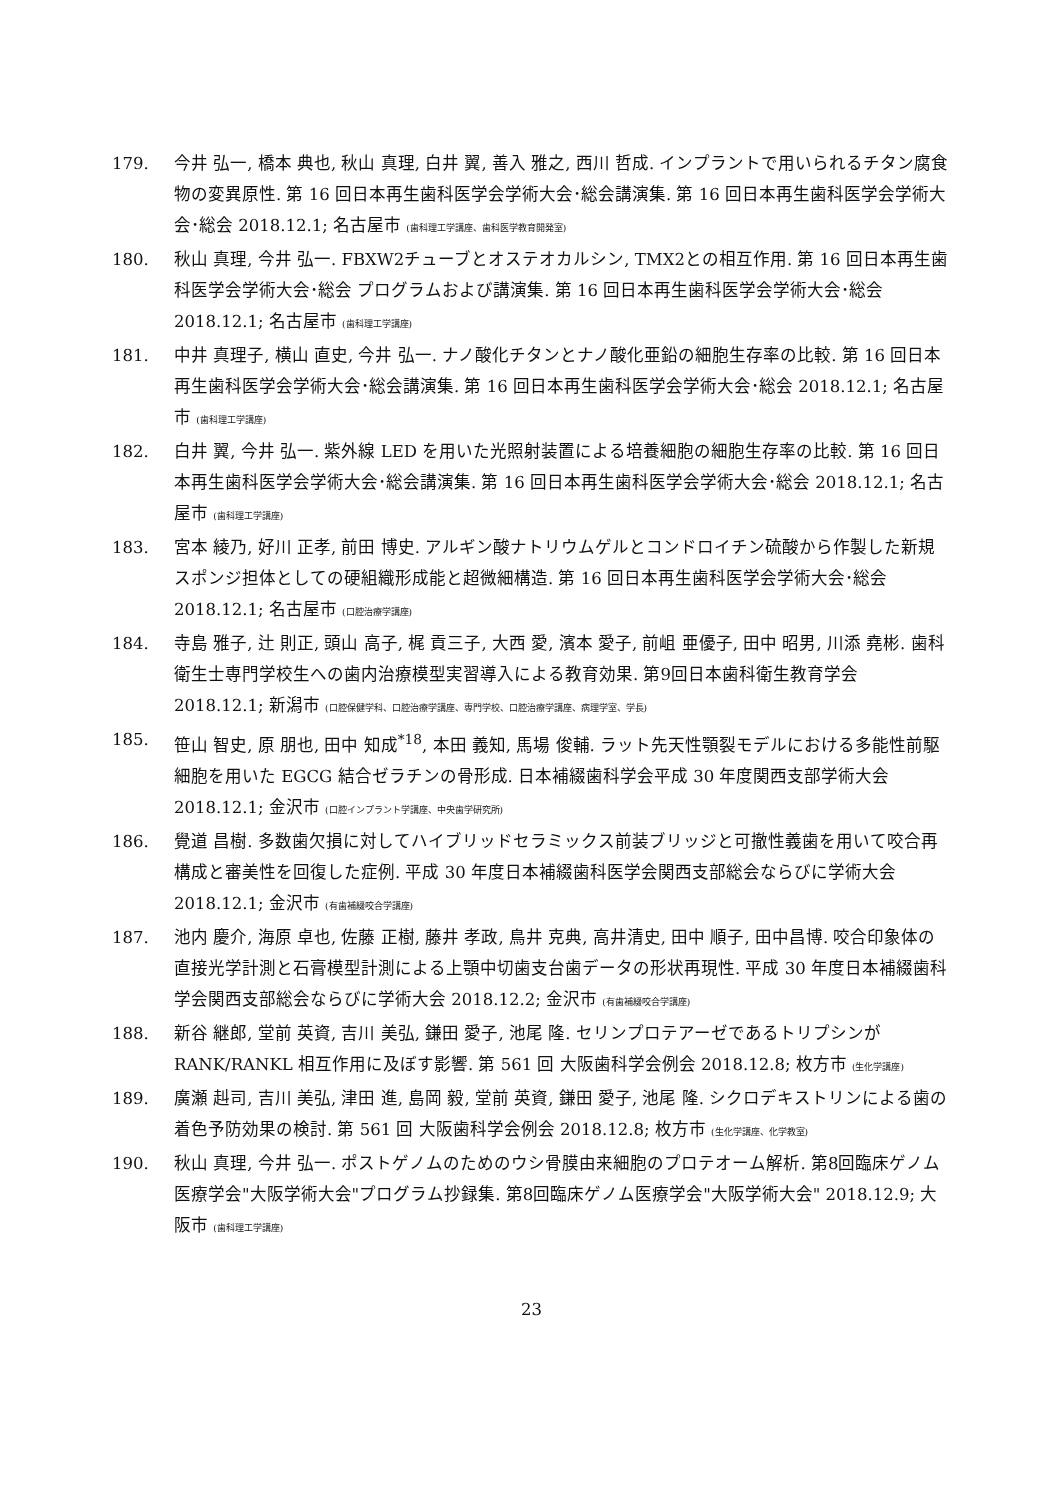179. 今井 弘一, 橋本 典也, 秋山 真理, 白井 翼, 善入 雅之, 西川 哲成. インプラントで用いられるチタン腐食物の変異原性. 第 16 回日本再生歯科医学会学術大会･総会講演集. 第 16 回日本再生歯科医学会学術大会･総会 2018.12.1; 名古屋市 (歯科理工学講座、歯科医学教育開発室)
180. 秋山 真理, 今井 弘一. FBXW2チューブとオステオカルシン, TMX2との相互作用. 第 16 回日本再生歯科医学会学術大会･総会 プログラムおよび講演集. 第 16 回日本再生歯科医学会学術大会･総会 2018.12.1; 名古屋市 (歯科理工学講座)
181. 中井 真理子, 横山 直史, 今井 弘一. ナノ酸化チタンとナノ酸化亜鉛の細胞生存率の比較. 第 16 回日本再生歯科医学会学術大会･総会講演集. 第 16 回日本再生歯科医学会学術大会･総会 2018.12.1; 名古屋市 (歯科理工学講座)
182. 白井 翼, 今井 弘一. 紫外線 LED を用いた光照射装置による培養細胞の細胞生存率の比較. 第 16 回日本再生歯科医学会学術大会･総会講演集. 第 16 回日本再生歯科医学会学術大会･総会 2018.12.1; 名古屋市 (歯科理工学講座)
183. 宮本 綾乃, 好川 正孝, 前田 博史. アルギン酸ナトリウムゲルとコンドロイチン硫酸から作製した新規スポンジ担体としての硬組織形成能と超微細構造. 第 16 回日本再生歯科医学会学術大会･総会 2018.12.1; 名古屋市 (口腔治療学講座)
184. 寺島 雅子, 辻 則正, 頭山 高子, 梶 貢三子, 大西 愛, 濱本 愛子, 前岨 亜優子, 田中 昭男, 川添 堯彬. 歯科衛生士専門学校生への歯内治療模型実習導入による教育効果. 第9回日本歯科衛生教育学会 2018.12.1; 新潟市 (口腔保健学科、口腔治療学講座、専門学校、口腔治療学講座、病理学室、学長)
185. 笹山 智史, 原 朋也, 田中 知成<sup>*18</sup>, 本田 義知, 馬場 俊輔. ラット先天性顎裂モデルにおける多能性前駆細胞を用いた EGCG 結合ゼラチンの骨形成. 日本補綴歯科学会平成 30 年度関西支部学術大会 2018.12.1; 金沢市 (口腔インプラント学講座、中央歯学研究所)
186. 覺道 昌樹. 多数歯欠損に対してハイブリッドセラミックス前装ブリッジと可撤性義歯を用いて咬合再構成と審美性を回復した症例. 平成 30 年度日本補綴歯科医学会関西支部総会ならびに学術大会 2018.12.1; 金沢市 (有歯補綴咬合学講座)
187. 池内 慶介, 海原 卓也, 佐藤 正樹, 藤井 孝政, 鳥井 克典, 高井清史, 田中 順子, 田中昌博. 咬合印象体の直接光学計測と石膏模型計測による上顎中切歯支台歯データの形状再現性. 平成 30 年度日本補綴歯科学会関西支部総会ならびに学術大会 2018.12.2; 金沢市 (有歯補綴咬合学講座)
188. 新谷 継郎, 堂前 英資, 吉川 美弘, 鎌田 愛子, 池尾 隆. セリンプロテアーゼであるトリプシンが RANK/RANKL 相互作用に及ぼす影響. 第 561 回 大阪歯科学会例会 2018.12.8; 枚方市 (生化学講座)
189. 廣瀬 赳司, 吉川 美弘, 津田 進, 島岡 毅, 堂前 英資, 鎌田 愛子, 池尾 隆. シクロデキストリンによる歯の着色予防効果の検討. 第 561 回 大阪歯科学会例会 2018.12.8; 枚方市 (生化学講座、化学教室)
190. 秋山 真理, 今井 弘一. ポストゲノムのためのウシ骨膜由来細胞のプロテオーム解析. 第8回臨床ゲノム医療学会"大阪学術大会"プログラム抄録集. 第8回臨床ゲノム医療学会"大阪学術大会" 2018.12.9; 大阪市 (歯科理工学講座)
23